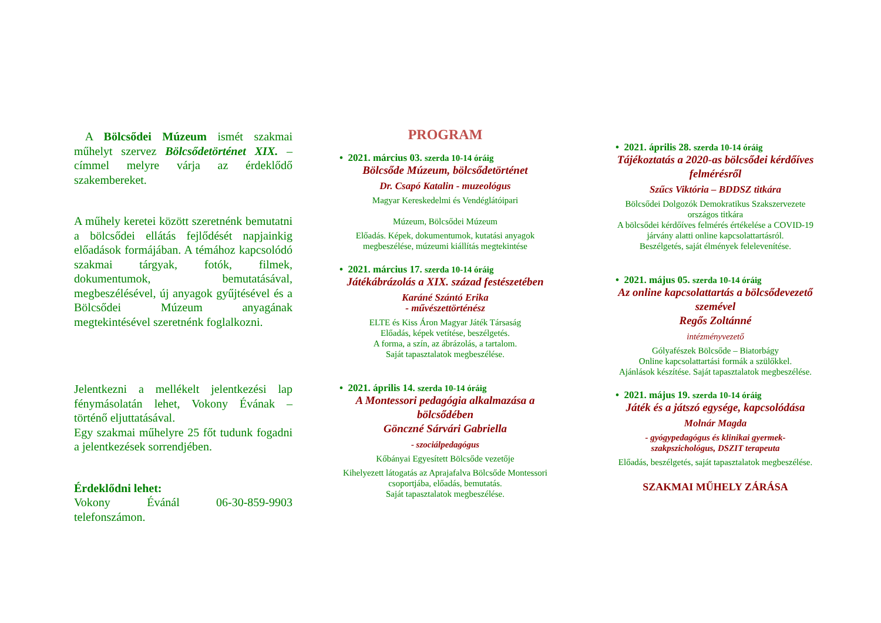A Bölcsődei Múzeum ismét szakmai műhelyt szervez Bölcsődetörténet XIX. – címmel melyre várja az érdeklődő szakembereket.
A műhely keretei között szeretnénk bemutatni a bölcsődei ellátás fejlődését napjainkig előadások formájában. A témához kapcsolódó szakmai tárgyak, fotók, filmek, dokumentumok, bemutatásával, megbeszélésével, új anyagok gyűjtésével és a Bölcsődei Múzeum anyagának megtekintésével szeretnénk foglalkozni.
Jelentkezni a mellékelt jelentkezési lap fénymásolatán lehet, Vokony Évának – történő eljuttatásával.
Egy szakmai műhelyre 25 főt tudunk fogadni a jelentkezések sorrendjében.
Érdeklődni lehet:
Vokony Évánál 06-30-859-9903 telefonszámon.
PROGRAM
• 2021. március 03. szerda 10-14 óráig
Bölcsőde Múzeum, bölcsődetörténet
Dr. Csapó Katalin - muzeológus
Magyar Kereskedelmi és Vendéglátóipari
Múzeum, Bölcsődei Múzeum
Előadás. Képek, dokumentumok, kutatási anyagok megbeszélése, múzeumi kiállítás megtekintése
• 2021. március 17. szerda 10-14 óráig
Játékábrázolás a XIX. század festészetében
Karáné Szántó Erika
- művészettörténész
ELTE és Kiss Áron Magyar Játék Társaság
Előadás, képek vetítése, beszélgetés.
A forma, a szín, az ábrázolás, a tartalom.
Saját tapasztalatok megbeszélése.
• 2021. április 14. szerda 10-14 óráig
A Montessori pedagógia alkalmazása a bölcsődében
Gönczné Sárvári Gabriella
- szociálpedagógus
Kőbányai Egyesített Bölcsőde vezetője
Kihelyezett látogatás az Aprajafalva Bölcsőde Montessori csoportjába, előadás, bemutatás.
Saját tapasztalatok megbeszélése.
• 2021. április 28. szerda 10-14 óráig
Tájékoztatás a 2020-as bölcsődei kérdőíves felmérésről
Szűcs Viktória – BDDSZ titkára
Bölcsődei Dolgozók Demokratikus Szakszervezete országos titkára
A bölcsődei kérdőíves felmérés értékelése a COVID-19 járvány alatti online kapcsolattartásról.
Beszélgetés, saját élmények felelevenítése.
• 2021. május 05. szerda 10-14 óráig
Az online kapcsolattartás a bölcsődevezető szemével
Regős Zoltánné
intézményvezető
Gólyafészek Bölcsőde – Biatorbágy
Online kapcsolattartási formák a szülőkkel.
Ajánlások készítése. Saját tapasztalatok megbeszélése.
• 2021. május 19. szerda 10-14 óráig
Játék és a játszó egysége, kapcsolódása
Molnár Magda
- gyógypedagógus és klinikai gyermek-szakpszichológus, DSZIT terapeuta
Előadás, beszélgetés, saját tapasztalatok megbeszélése.
SZAKMAI MŰHELY ZÁRÁSA